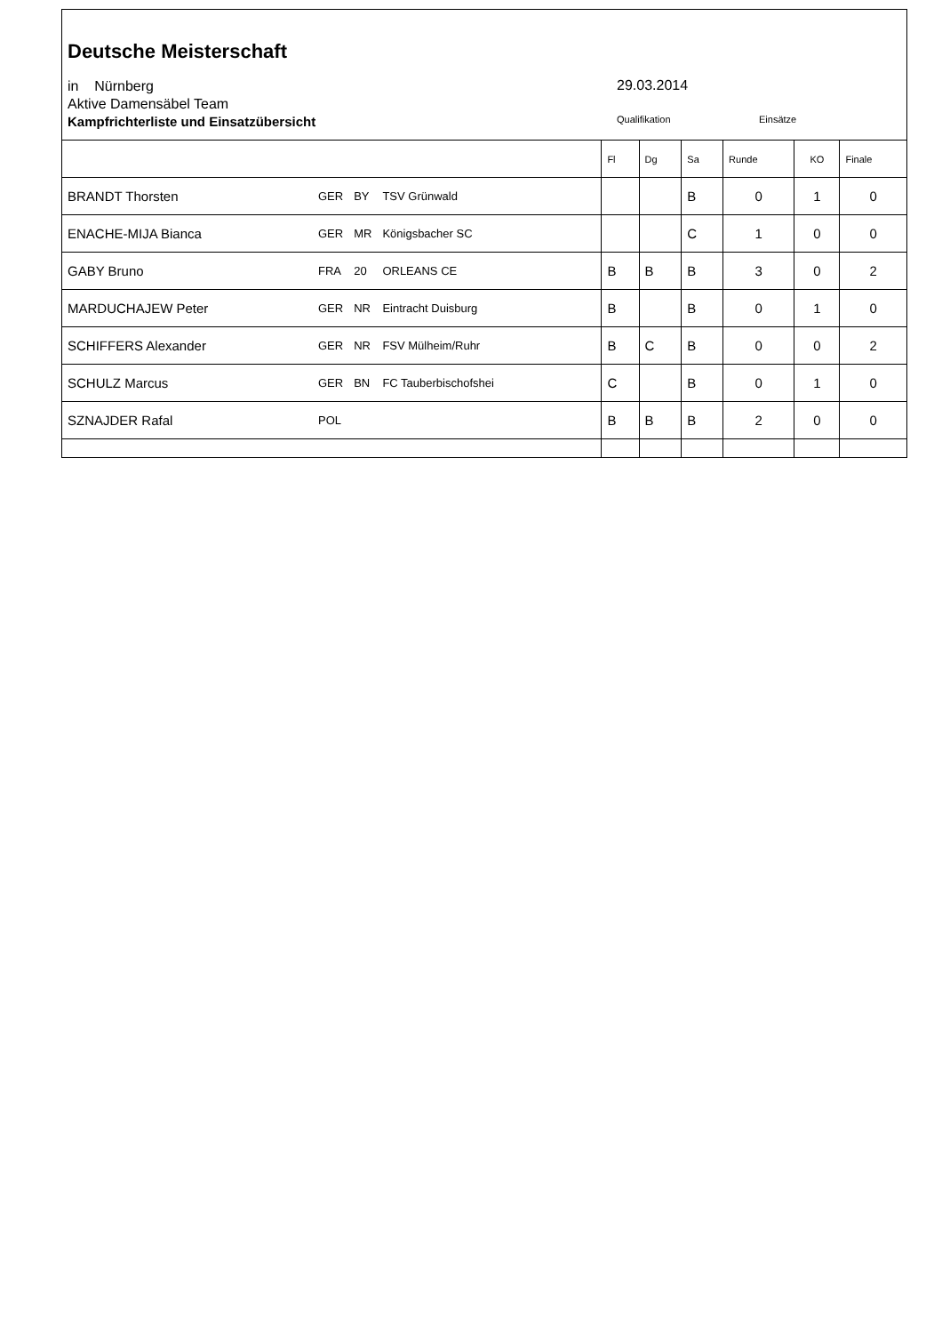Deutsche Meisterschaft
in Nürnberg
Aktive Damensäbel Team
Kampfrichterliste und Einsatzübersicht
29.03.2014
Qualifikation Einsätze
| | | | | Fl | Dg | Sa | Runde | KO | Finale |
| --- | --- | --- | --- | --- | --- | --- | --- | --- | --- |
| BRANDT Thorsten | GER | BY | TSV Grünwald | | | B | 0 | 1 | 0 |
| ENACHE-MIJA Bianca | GER | MR | Königsbacher SC | | | C | 1 | 0 | 0 |
| GABY Bruno | FRA | 20 | ORLEANS CE | B | B | B | 3 | 0 | 2 |
| MARDUCHAJEW Peter | GER | NR | Eintracht Duisburg | B | | B | 0 | 1 | 0 |
| SCHIFFERS Alexander | GER | NR | FSV Mülheim/Ruhr | B | C | B | 0 | 0 | 2 |
| SCHULZ Marcus | GER | BN | FC Tauberbischofshei | C | | B | 0 | 1 | 0 |
| SZNAJDER Rafal | POL | | | B | B | B | 2 | 0 | 0 |